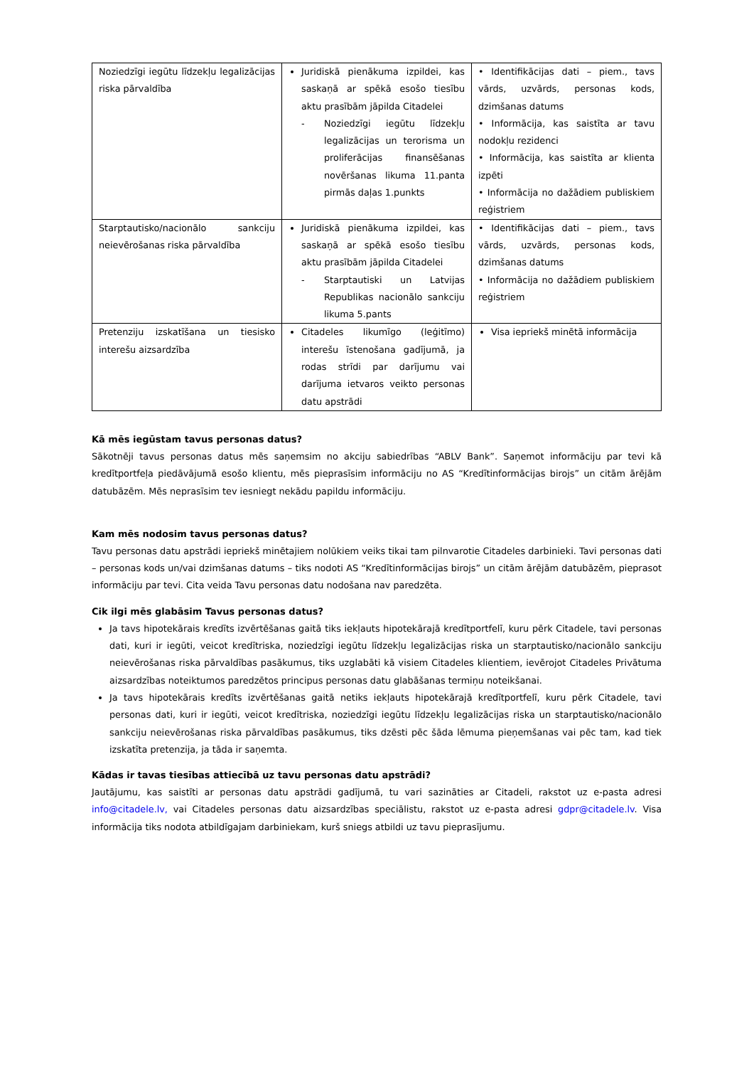| Noziedzīgi iegūtu līdzekļu legalizācijas riska pārvaldība | Juridiskā pienākuma izpildei, kas saskaņā ar spēkā esošo tiesību aktu prasībām jāpilda Citadelei - Noziedzīgi iegūtu līdzekļu legalizācijas un terorisma un proliferācijas finansēšanas novēršanas likuma 11.panta pirmās daļas 1.punkts | • Identifikācijas dati – piem., tavs vārds, uzvārds, personas kods, dzimšanas datums • Informācija, kas saistīta ar tavu nodokļu rezidenci • Informācija, kas saistīta ar klienta izpēti • Informācija no dažādiem publiskiem reģistriem |
| Starptautisko/nacionālo sankciju neievērošanas riska pārvaldība | Juridiskā pienākuma izpildei, kas saskaņā ar spēkā esošo tiesību aktu prasībām jāpilda Citadelei - Starptautiski un Latvijas Republikas nacionālo sankciju likuma 5.pants | • Identifikācijas dati – piem., tavs vārds, uzvārds, personas kods, dzimšanas datums • Informācija no dažādiem publiskiem reģistriem |
| Pretenziju izskatīšana un tiesisko interešu aizsardzība | Citadeles likumīgo (leģitīmo) interešu īstenošana gadījumā, ja rodas strīdi par darījumu vai darījuma ietvaros veikto personas datu apstrādi | Visa iepriekš minētā informācija |
Kā mēs iegūstam tavus personas datus?
Sākotnēji tavus personas datus mēs saņemsim no akciju sabiedrības “ABLV Bank”. Saņemot informāciju par tevi kā kredītportfeļa piedāvājumā esošo klientu, mēs pieprasīsim informāciju no AS “Kredītinformācijas birojs” un citām ārējām datubāzēm. Mēs neprasīsim tev iesniegt nekādu papildu informāciju.
Kam mēs nodosim tavus personas datus?
Tavu personas datu apstrādi iepriekš minētajiem nolūkiem veiks tikai tam pilnvarotie Citadeles darbinieki. Tavi personas dati – personas kods un/vai dzimšanas datums – tiks nodoti AS “Kredītinformācijas birojs” un citām ārējām datubāzēm, pieprasot informāciju par tevi. Cita veida Tavu personas datu nodošana nav paredzēta.
Cik ilgi mēs glabāsim Tavus personas datus?
Ja tavs hipotekārais kredīts izvērtēšanas gaitā tiks iekļauts hipotekārajā kredītportfelī, kuru pērk Citadele, tavi personas dati, kuri ir iegūti, veicot kredītriska, noziedzīgi iegūtu līdzekļu legalizācijas riska un starptautisko/nacionālo sankciju neievērošanas riska pārvaldības pasākumus, tiks uzglabāti kā visiem Citadeles klientiem, ievērojot Citadeles Privātuma aizsardzības noteiktumos paredzētos principus personas datu glabāšanas termiņu noteikšanai.
Ja tavs hipotekārais kredīts izvērtēšanas gaitā netiks iekļauts hipotekārajā kredītportfelī, kuru pērk Citadele, tavi personas dati, kuri ir iegūti, veicot kredītriska, noziedzīgi iegūtu līdzekļu legalizācijas riska un starptautisko/nacionālo sankciju neievērošanas riska pārvaldības pasākumus, tiks dzēsti pēc šāda lēmuma pieņemšanas vai pēc tam, kad tiek izskatīta pretenzija, ja tāda ir saņemta.
Kādas ir tavas tiesības attiecībā uz tavu personas datu apstrādi?
Jautājumu, kas saistīti ar personas datu apstrādi gadījumā, tu vari sazināties ar Citadeli, rakstot uz e-pasta adresi info@citadele.lv, vai Citadeles personas datu aizsardzības speciālistu, rakstot uz e-pasta adresi gdpr@citadele.lv. Visa informācija tiks nodota atbildīgajam darbiniekam, kurš sniegs atbildi uz tavu pieprasījumu.